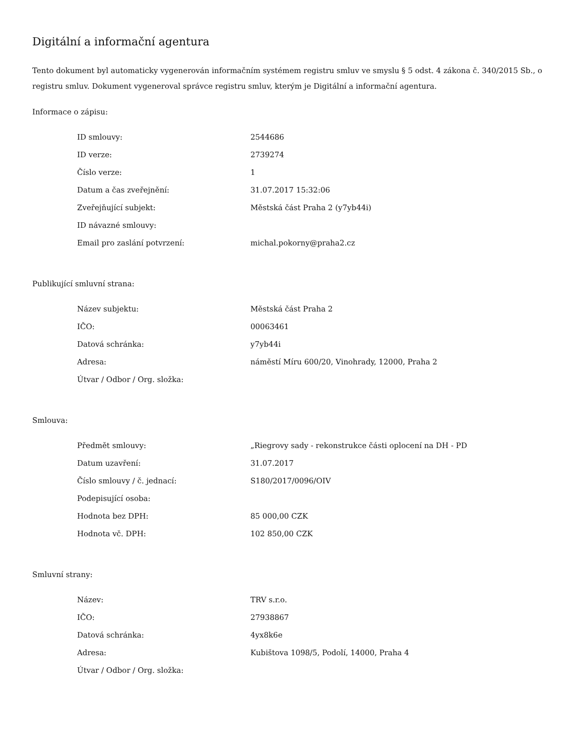Digitální a informační agentura
Tento dokument byl automaticky vygenerován informačním systémem registru smluv ve smyslu § 5 odst. 4 zákona č. 340/2015 Sb., o registru smluv. Dokument vygeneroval správce registru smluv, kterým je Digitální a informační agentura.
Informace o zápisu:
| ID smlouvy: | 2544686 |
| ID verze: | 2739274 |
| Číslo verze: | 1 |
| Datum a čas zveřejnění: | 31.07.2017 15:32:06 |
| Zveřejňující subjekt: | Městská část Praha 2 (y7yb44i) |
| ID návazné smlouvy: | |
| Email pro zaslání potvrzení: | michal.pokorny@praha2.cz |
Publikující smluvní strana:
| Název subjektu: | Městská část Praha 2 |
| IČO: | 00063461 |
| Datová schránka: | y7yb44i |
| Adresa: | náměstí Míru 600/20, Vinohrady, 12000, Praha 2 |
| Útvar / Odbor / Org. složka: | |
Smlouva:
| Předmět smlouvy: | „Riegrovy sady - rekonstrukce části oplocení na DH - PD |
| Datum uzavření: | 31.07.2017 |
| Číslo smlouvy / č. jednací: | S180/2017/0096/OIV |
| Podepisující osoba: | |
| Hodnota bez DPH: | 85 000,00 CZK |
| Hodnota vč. DPH: | 102 850,00 CZK |
Smluvní strany:
| Název: | TRV s.r.o. |
| IČO: | 27938867 |
| Datová schránka: | 4yx8k6e |
| Adresa: | Kubištova 1098/5, Podolí, 14000, Praha 4 |
| Útvar / Odbor / Org. složka: | |